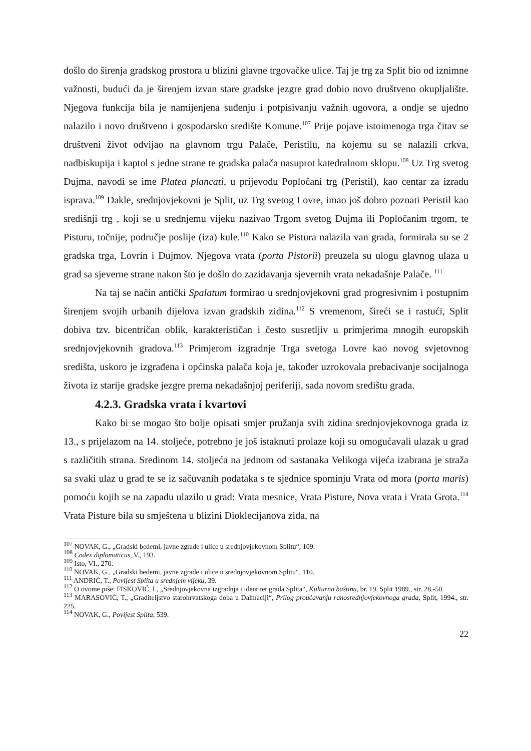došlo do širenja gradskog prostora u blizini glavne trgovačke ulice. Taj je trg za Split bio od iznimne važnosti, budući da je širenjem izvan stare gradske jezgre grad dobio novo društveno okupljalište. Njegova funkcija bila je namijenjena suđenju i potpisivanju važnih ugovora, a ondje se ujedno nalazilo i novo društveno i gospodarsko središte Komune.<sup>107</sup> Prije pojave istoimenoga trga čitav se društveni život odvijao na glavnom trgu Palače, Peristilu, na kojemu su se nalazili crkva, nadbiskupija i kaptol s jedne strane te gradska palača nasuprot katedralnom sklopu.<sup>108</sup> Uz Trg svetog Dujma, navodi se ime Platea plancati, u prijevodu Popločani trg (Peristil), kao centar za izradu isprava.<sup>109</sup> Dakle, srednjovjekovni je Split, uz Trg svetog Lovre, imao još dobro poznati Peristil kao središnji trg , koji se u srednjemu vijeku nazivao Trgom svetog Dujma ili Popločanim trgom, te Pisturu, točnije, područje poslije (iza) kule.<sup>110</sup> Kako se Pistura nalazila van grada, formirala su se 2 gradska trga, Lovrin i Dujmov. Njegova vrata (porta Pistorii) preuzela su ulogu glavnog ulaza u grad sa sjeverne strane nakon što je došlo do zazidavanja sjevernih vrata nekadašnje Palače. <sup>111</sup>
Na taj se način antički Spalatum formirao u srednjovjekovni grad progresivnim i postupnim širenjem svojih urbanih dijelova izvan gradskih zidina.<sup>112</sup> S vremenom, šireći se i rastući, Split dobiva tzv. bicentričan oblik, karakterističan i često susretljiv u primjerima mnogih europskih srednjovjekovnih gradova.<sup>113</sup> Primjerom izgradnje Trga svetoga Lovre kao novog svjetovnog središta, uskoro je izgrađena i općinska palača koja je, također uzrokovala prebacivanje socijalnoga života iz starije gradske jezgre prema nekadašnjoj periferiji, sada novom središtu grada.
4.2.3. Gradska vrata i kvartovi
Kako bi se mogao što bolje opisati smjer pružanja svih zidina srednjovjekovnoga grada iz 13., s prijelazom na 14. stoljeće, potrebno je još istaknuti prolaze koji su omogućavali ulazak u grad s različitih strana. Sredinom 14. stoljeća na jednom od sastanaka Velikoga vijeća izabrana je straža sa svaki ulaz u grad te se iz sačuvanih podataka s te sjednice spominju Vrata od mora (porta maris) pomoću kojih se na zapadu ulazilo u grad: Vrata mesnice, Vrata Pisture, Nova vrata i Vrata Grota.<sup>114</sup> Vrata Pisture bila su smještena u blizini Dioklecijanova zida, na
<sup>107</sup> NOVAK, G., „Gradski bedemi, javne zgrade i ulice u srednjovjekovnom Splitu“, 109.
<sup>108</sup> Codex diplomaticus, V., 193.
<sup>109</sup> Isto, VI., 270.
<sup>110</sup> NOVAK, G., „Gradski bedemi, javne zgrade i ulice u srednjovjekovnom Splitu“, 110.
<sup>111</sup> ANDRIĆ, T., Povijest Splita u srednjem vijeku, 39.
<sup>112</sup> O ovome piše: FISKOVIĆ, I., „Srednjovjekovna izgradnja i identitet grada Splita“, Kulturna baština, br. 19, Split 1989., str. 28.-50.
<sup>113</sup> MARASOVIĆ, T., „Graditeljstvo starohrvatskoga doba u Dalmaciji“, Prilog proučavanju ranosrednjovjekovnoga grada, Split, 1994., str. 225.
<sup>114</sup> NOVAK, G., Povijest Splita, 539.
22